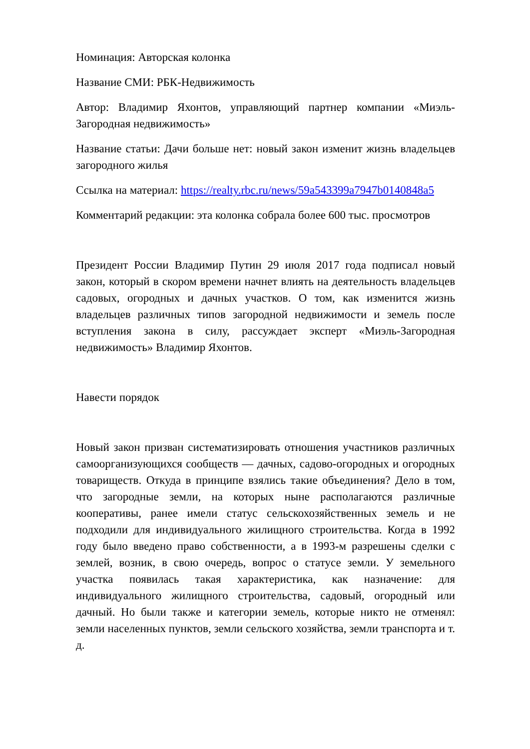Номинация: Авторская колонка
Название СМИ: РБК-Недвижимость
Автор: Владимир Яхонтов, управляющий партнер компании «Миэль-Загородная недвижимость»
Название статьи: Дачи больше нет: новый закон изменит жизнь владельцев загородного жилья
Ссылка на материал: https://realty.rbc.ru/news/59a543399a7947b0140848a5
Комментарий редакции: эта колонка собрала более 600 тыс. просмотров
Президент России Владимир Путин 29 июля 2017 года подписал новый закон, который в скором времени начнет влиять на деятельность владельцев садовых, огородных и дачных участков. О том, как изменится жизнь владельцев различных типов загородной недвижимости и земель после вступления закона в силу, рассуждает эксперт «Миэль-Загородная недвижимость» Владимир Яхонтов.
Навести порядок
Новый закон призван систематизировать отношения участников различных самоорганизующихся сообществ — дачных, садово-огородных и огородных товариществ. Откуда в принципе взялись такие объединения? Дело в том, что загородные земли, на которых ныне располагаются различные кооперативы, ранее имели статус сельскохозяйственных земель и не подходили для индивидуального жилищного строительства. Когда в 1992 году было введено право собственности, а в 1993-м разрешены сделки с землей, возник, в свою очередь, вопрос о статусе земли. У земельного участка появилась такая характеристика, как назначение: для индивидуального жилищного строительства, садовый, огородный или дачный. Но были также и категории земель, которые никто не отменял: земли населенных пунктов, земли сельского хозяйства, земли транспорта и т. д.